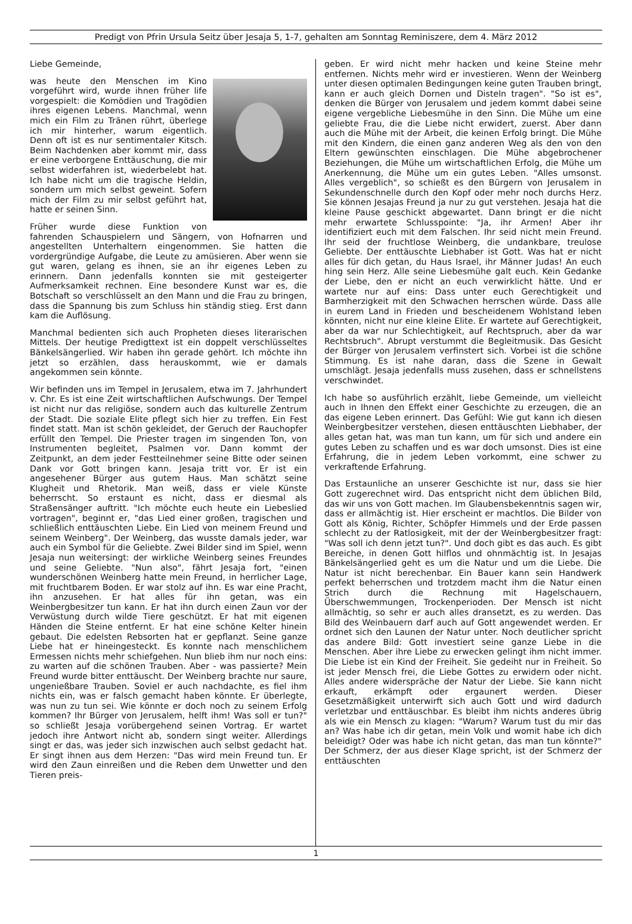Predigt von Pfrin Ursula Seitz über Jesaja 5, 1-7, gehalten am Sonntag Reminiszere, dem 4. März 2012
Liebe Gemeinde,
was heute den Menschen im Kino vorgeführt wird, wurde ihnen früher life vorgespielt: die Komödien und Tragödien ihres eigenen Lebens. Manchmal, wenn mich ein Film zu Tränen rührt, überlege ich mir hinterher, warum eigentlich. Denn oft ist es nur sentimentaler Kitsch. Beim Nachdenken aber kommt mir, dass er eine verborgene Enttäuschung, die mir selbst widerfahren ist, wiederbelebt hat. Ich habe nicht um die tragische Heldin, sondern um mich selbst geweint. Sofern mich der Film zu mir selbst geführt hat, hatte er seinen Sinn.
Früher wurde diese Funktion von fahrenden Schauspielern und Sängern, von Hofnarren und angestellten Unterhaltern eingenommen. Sie hatten die vordergründige Aufgabe, die Leute zu amüsieren. Aber wenn sie gut waren, gelang es ihnen, sie an ihr eigenes Leben zu erinnern. Dann jedenfalls konnten sie mit gesteigerter Aufmerksamkeit rechnen. Eine besondere Kunst war es, die Botschaft so verschlüsselt an den Mann und die Frau zu bringen, dass die Spannung bis zum Schluss hin ständig stieg. Erst dann kam die Auflösung.
Manchmal bedienten sich auch Propheten dieses literarischen Mittels. Der heutige Predigttext ist ein doppelt verschlüsseltes Bänkelsängerlied. Wir haben ihn gerade gehört. Ich möchte ihn jetzt so erzählen, dass herauskommt, wie er damals angekommen sein könnte.
Wir befinden uns im Tempel in Jerusalem, etwa im 7. Jahrhundert v. Chr. Es ist eine Zeit wirtschaftlichen Aufschwungs. Der Tempel ist nicht nur das religiöse, sondern auch das kulturelle Zentrum der Stadt. Die soziale Elite pflegt sich hier zu treffen. Ein Fest findet statt. Man ist schön gekleidet, der Geruch der Rauchopfer erfüllt den Tempel. Die Priester tragen im singenden Ton, von Instrumenten begleitet, Psalmen vor. Dann kommt der Zeitpunkt, an dem jeder Festteilnehmer seine Bitte oder seinen Dank vor Gott bringen kann. Jesaja tritt vor. Er ist ein angesehener Bürger aus gutem Haus. Man schätzt seine Klugheit und Rhetorik. Man weiß, dass er viele Künste beherrscht. So erstaunt es nicht, dass er diesmal als Straßensänger auftritt. "Ich möchte euch heute ein Liebeslied vortragen", beginnt er, "das Lied einer großen, tragischen und schließlich enttäuschten Liebe. Ein Lied von meinem Freund und seinem Weinberg". Der Weinberg, das wusste damals jeder, war auch ein Symbol für die Geliebte. Zwei Bilder sind im Spiel, wenn Jesaja nun weitersingt: der wirkliche Weinberg seines Freundes und seine Geliebte. "Nun also", fährt Jesaja fort, "einen wunderschönen Weinberg hatte mein Freund, in herrlicher Lage, mit fruchtbarem Boden. Er war stolz auf ihn. Es war eine Pracht, ihn anzusehen. Er hat alles für ihn getan, was ein Weinbergbesitzer tun kann. Er hat ihn durch einen Zaun vor der Verwüstung durch wilde Tiere geschützt. Er hat mit eigenen Händen die Steine entfernt. Er hat eine schöne Kelter hinein gebaut. Die edelsten Rebsorten hat er gepflanzt. Seine ganze Liebe hat er hineingesteckt. Es konnte nach menschlichem Ermessen nichts mehr schiefgehen. Nun blieb ihm nur noch eins: zu warten auf die schönen Trauben. Aber - was passierte? Mein Freund wurde bitter enttäuscht. Der Weinberg brachte nur saure, ungenießbare Trauben. Soviel er auch nachdachte, es fiel ihm nichts ein, was er falsch gemacht haben könnte. Er überlegte, was nun zu tun sei. Wie könnte er doch noch zu seinem Erfolg kommen? Ihr Bürger von Jerusalem, helft ihm! Was soll er tun?" so schließt Jesaja vorübergehend seinen Vortrag. Er wartet jedoch ihre Antwort nicht ab, sondern singt weiter. Allerdings singt er das, was jeder sich inzwischen auch selbst gedacht hat. Er singt ihnen aus dem Herzen: "Das wird mein Freund tun. Er wird den Zaun einreißen und die Reben dem Unwetter und den Tieren preis-
geben. Er wird nicht mehr hacken und keine Steine mehr entfernen. Nichts mehr wird er investieren. Wenn der Weinberg unter diesen optimalen Bedingungen keine guten Trauben bringt, kann er auch gleich Dornen und Disteln tragen". "So ist es", denken die Bürger von Jerusalem und jedem kommt dabei seine eigene vergebliche Liebesmühe in den Sinn. Die Mühe um eine geliebte Frau, die die Liebe nicht erwidert, zuerst. Aber dann auch die Mühe mit der Arbeit, die keinen Erfolg bringt. Die Mühe mit den Kindern, die einen ganz anderen Weg als den von den Eltern gewünschten einschlagen. Die Mühe abgebrochener Beziehungen, die Mühe um wirtschaftlichen Erfolg, die Mühe um Anerkennung, die Mühe um ein gutes Leben. "Alles umsonst. Alles vergeblich", so schießt es den Bürgern von Jerusalem in Sekundenschnelle durch den Kopf oder mehr noch durchs Herz. Sie können Jesajas Freund ja nur zu gut verstehen. Jesaja hat die kleine Pause geschickt abgewartet. Dann bringt er die nicht mehr erwartete Schlusspointe: "Ja, ihr Armen! Aber ihr identifiziert euch mit dem Falschen. Ihr seid nicht mein Freund. Ihr seid der fruchtlose Weinberg, die undankbare, treulose Geliebte. Der enttäuschte Liebhaber ist Gott. Was hat er nicht alles für dich getan, du Haus Israel, ihr Männer Judas! An euch hing sein Herz. Alle seine Liebesmühe galt euch. Kein Gedanke der Liebe, den er nicht an euch verwirklicht hätte. Und er wartete nur auf eins: Dass unter euch Gerechtigkeit und Barmherzigkeit mit den Schwachen herrschen würde. Dass alle in eurem Land in Frieden und bescheidenem Wohlstand leben könnten, nicht nur eine kleine Elite. Er wartete auf Gerechtigkeit, aber da war nur Schlechtigkeit, auf Rechtspruch, aber da war Rechtsbruch". Abrupt verstummt die Begleitmusik. Das Gesicht der Bürger von Jerusalem verfinstert sich. Vorbei ist die schöne Stimmung. Es ist nahe daran, dass die Szene in Gewalt umschlägt. Jesaja jedenfalls muss zusehen, dass er schnellstens verschwindet.
Ich habe so ausführlich erzählt, liebe Gemeinde, um vielleicht auch in Ihnen den Effekt einer Geschichte zu erzeugen, die an das eigene Leben erinnert. Das Gefühl: Wie gut kann ich diesen Weinbergbesitzer verstehen, diesen enttäuschten Liebhaber, der alles getan hat, was man tun kann, um für sich und andere ein gutes Leben zu schaffen und es war doch umsonst. Dies ist eine Erfahrung, die in jedem Leben vorkommt, eine schwer zu verkraftende Erfahrung.
Das Erstaunliche an unserer Geschichte ist nur, dass sie hier Gott zugerechnet wird. Das entspricht nicht dem üblichen Bild, das wir uns von Gott machen. Im Glaubensbekenntnis sagen wir, dass er allmächtig ist. Hier erscheint er machtlos. Die Bilder von Gott als König, Richter, Schöpfer Himmels und der Erde passen schlecht zu der Ratlosigkeit, mit der der Weinbergbesitzer fragt: "Was soll ich denn jetzt tun?". Und doch gibt es das auch. Es gibt Bereiche, in denen Gott hilflos und ohnmächtig ist. In Jesajas Bänkelsängerlied geht es um die Natur und um die Liebe. Die Natur ist nicht berechenbar. Ein Bauer kann sein Handwerk perfekt beherrschen und trotzdem macht ihm die Natur einen Strich durch die Rechnung mit Hagelschauern, Überschwemmungen, Trockenperioden. Der Mensch ist nicht allmächtig, so sehr er auch alles dransetzt, es zu werden. Das Bild des Weinbauern darf auch auf Gott angewendet werden. Er ordnet sich den Launen der Natur unter. Noch deutlicher spricht das andere Bild: Gott investiert seine ganze Liebe in die Menschen. Aber ihre Liebe zu erwecken gelingt ihm nicht immer. Die Liebe ist ein Kind der Freiheit. Sie gedeiht nur in Freiheit. So ist jeder Mensch frei, die Liebe Gottes zu erwidern oder nicht. Alles andere widerspräche der Natur der Liebe. Sie kann nicht erkauft, erkämpft oder ergaunert werden. Dieser Gesetzmäßigkeit unterwirft sich auch Gott und wird dadurch verletzbar und enttäuschbar. Es bleibt ihm nichts anderes übrig als wie ein Mensch zu klagen: "Warum? Warum tust du mir das an? Was habe ich dir getan, mein Volk und womit habe ich dich beleidigt? Oder was habe ich nicht getan, das man tun könnte?" Der Schmerz, der aus dieser Klage spricht, ist der Schmerz der enttäuschten
1